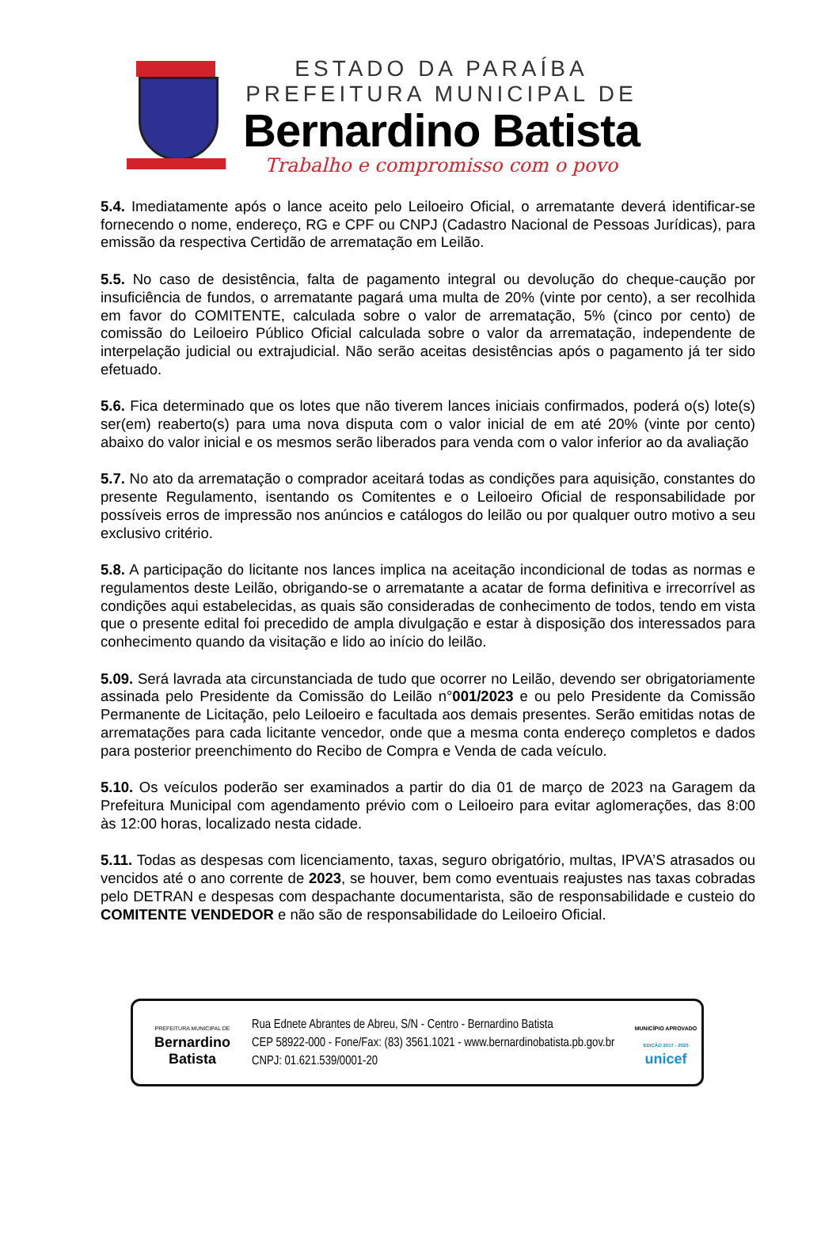ESTADO DA PARAÍBA
PREFEITURA MUNICIPAL DE
Bernardino Batista
Trabalho e compromisso com o povo
5.4. Imediatamente após o lance aceito pelo Leiloeiro Oficial, o arrematante deverá identificar-se fornecendo o nome, endereço, RG e CPF ou CNPJ (Cadastro Nacional de Pessoas Jurídicas), para emissão da respectiva Certidão de arrematação em Leilão.
5.5. No caso de desistência, falta de pagamento integral ou devolução do cheque-caução por insuficiência de fundos, o arrematante pagará uma multa de 20% (vinte por cento), a ser recolhida em favor do COMITENTE, calculada sobre o valor de arrematação, 5% (cinco por cento) de comissão do Leiloeiro Público Oficial calculada sobre o valor da arrematação, independente de interpelação judicial ou extrajudicial. Não serão aceitas desistências após o pagamento já ter sido efetuado.
5.6. Fica determinado que os lotes que não tiverem lances iniciais confirmados, poderá o(s) lote(s) ser(em) reaberto(s) para uma nova disputa com o valor inicial de em até 20% (vinte por cento) abaixo do valor inicial e os mesmos serão liberados para venda com o valor inferior ao da avaliação
5.7. No ato da arrematação o comprador aceitará todas as condições para aquisição, constantes do presente Regulamento, isentando os Comitentes e o Leiloeiro Oficial de responsabilidade por possíveis erros de impressão nos anúncios e catálogos do leilão ou por qualquer outro motivo a seu exclusivo critério.
5.8. A participação do licitante nos lances implica na aceitação incondicional de todas as normas e regulamentos deste Leilão, obrigando-se o arrematante a acatar de forma definitiva e irrecorrível as condições aqui estabelecidas, as quais são consideradas de conhecimento de todos, tendo em vista que o presente edital foi precedido de ampla divulgação e estar à disposição dos interessados para conhecimento quando da visitação e lido ao início do leilão.
5.09. Será lavrada ata circunstanciada de tudo que ocorrer no Leilão, devendo ser obrigatoriamente assinada pelo Presidente da Comissão do Leilão n°001/2023 e ou pelo Presidente da Comissão Permanente de Licitação, pelo Leiloeiro e facultada aos demais presentes. Serão emitidas notas de arrematações para cada licitante vencedor, onde que a mesma conta endereço completos e dados para posterior preenchimento do Recibo de Compra e Venda de cada veículo.
5.10. Os veículos poderão ser examinados a partir do dia 01 de março de 2023 na Garagem da Prefeitura Municipal com agendamento prévio com o Leiloeiro para evitar aglomerações, das 8:00 às 12:00 horas, localizado nesta cidade.
5.11. Todas as despesas com licenciamento, taxas, seguro obrigatório, multas, IPVA’S atrasados ou vencidos até o ano corrente de 2023, se houver, bem como eventuais reajustes nas taxas cobradas pelo DETRAN e despesas com despachante documentarista, são de responsabilidade e custeio do COMITENTE VENDEDOR e não são de responsabilidade do Leiloeiro Oficial.
PREFEITURA MUNICIPAL DE
Bernardino
Batista
Rua Ednete Abrantes de Abreu, S/N - Centro - Bernardino Batista
CEP 58922-000 - Fone/Fax: (83) 3561.1021 - www.bernardinobatista.pb.gov.br
CNPJ: 01.621.539/0001-20
MUNICÍPIO APROVADO
EDIÇÃO 2017 - 2020
unicef